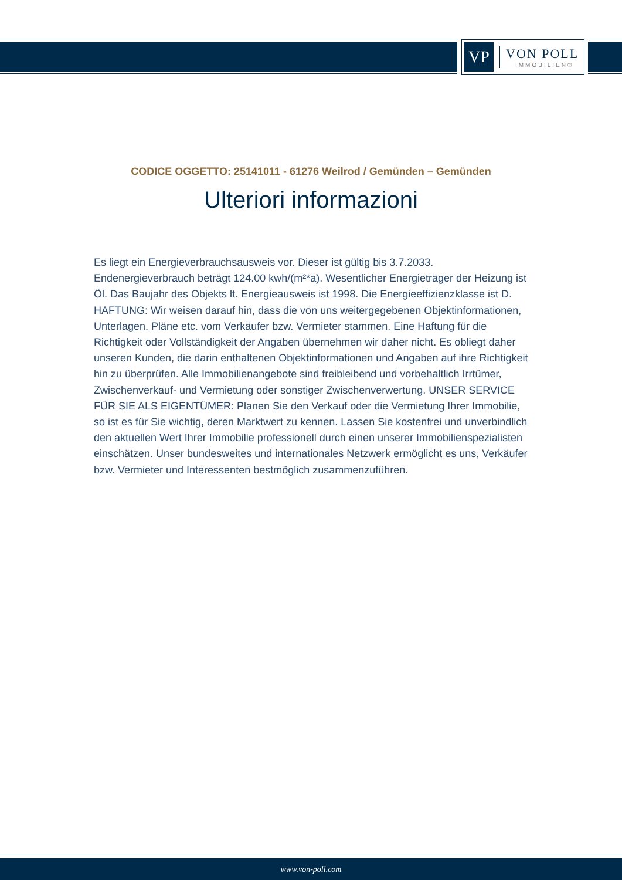VP
VON POLL
IMMOBILIEN®
CODICE OGGETTO: 25141011 - 61276 Weilrod / Gemünden – Gemünden
Ulteriori informazioni
Es liegt ein Energieverbrauchsausweis vor. Dieser ist gültig bis 3.7.2033. Endenergieverbrauch beträgt 124.00 kwh/(m²*a). Wesentlicher Energieträger der Heizung ist Öl. Das Baujahr des Objekts lt. Energieausweis ist 1998. Die Energieeffizienzklasse ist D. HAFTUNG: Wir weisen darauf hin, dass die von uns weitergegebenen Objektinformationen, Unterlagen, Pläne etc. vom Verkäufer bzw. Vermieter stammen. Eine Haftung für die Richtigkeit oder Vollständigkeit der Angaben übernehmen wir daher nicht. Es obliegt daher unseren Kunden, die darin enthaltenen Objektinformationen und Angaben auf ihre Richtigkeit hin zu überprüfen. Alle Immobilienangebote sind freibleibend und vorbehaltlich Irrtümer, Zwischenverkauf- und Vermietung oder sonstiger Zwischenverwertung. UNSER SERVICE FÜR SIE ALS EIGENTÜMER: Planen Sie den Verkauf oder die Vermietung Ihrer Immobilie, so ist es für Sie wichtig, deren Marktwert zu kennen. Lassen Sie kostenfrei und unverbindlich den aktuellen Wert Ihrer Immobilie professionell durch einen unserer Immobilienspezialisten einschätzen. Unser bundesweites und internationales Netzwerk ermöglicht es uns, Verkäufer bzw. Vermieter und Interessenten bestmöglich zusammenzuführen.
www.von-poll.com